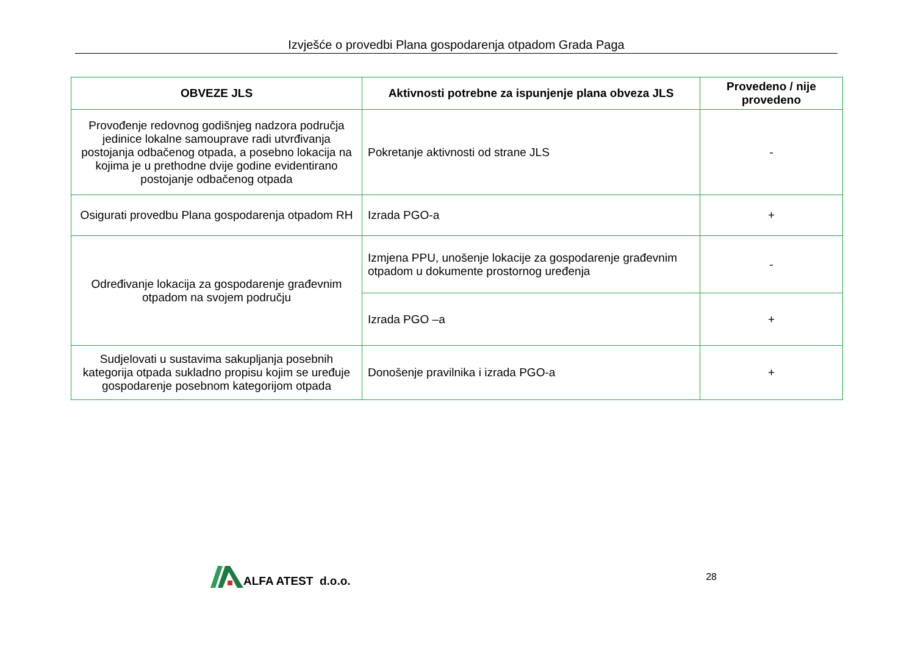Izvješće o provedbi Plana gospodarenja otpadom Grada Paga
| OBVEZE JLS | Aktivnosti potrebne za ispunjenje plana obveza JLS | Provedeno / nije provedeno |
| --- | --- | --- |
| Provođenje redovnog godišnjeg nadzora područja jedinice lokalne samouprave radi utvrđivanja postojanja odbačenog otpada, a posebno lokacija na kojima je u prethodne dvije godine evidentirano postojanje odbačenog otpada | Pokretanje aktivnosti od strane JLS | - |
| Osigurati provedbu Plana gospodarenja otpadom RH | Izrada PGO-a | + |
| Određivanje lokacija za gospodarenje građevnim otpadom na svojem području | Izmjena PPU, unošenje lokacije za gospodarenje građevnim otpadom u dokumente prostornog uređenja | - |
| | Izrada PGO –a | + |
| Sudjelovati u sustavima sakupljanja posebnih kategorija otpada sukladno propisu kojim se uređuje gospodarenje posebnom kategorijom otpada | Donošenje pravilnika i izrada PGO-a | + |
ALFA ATEST d.o.o.
28